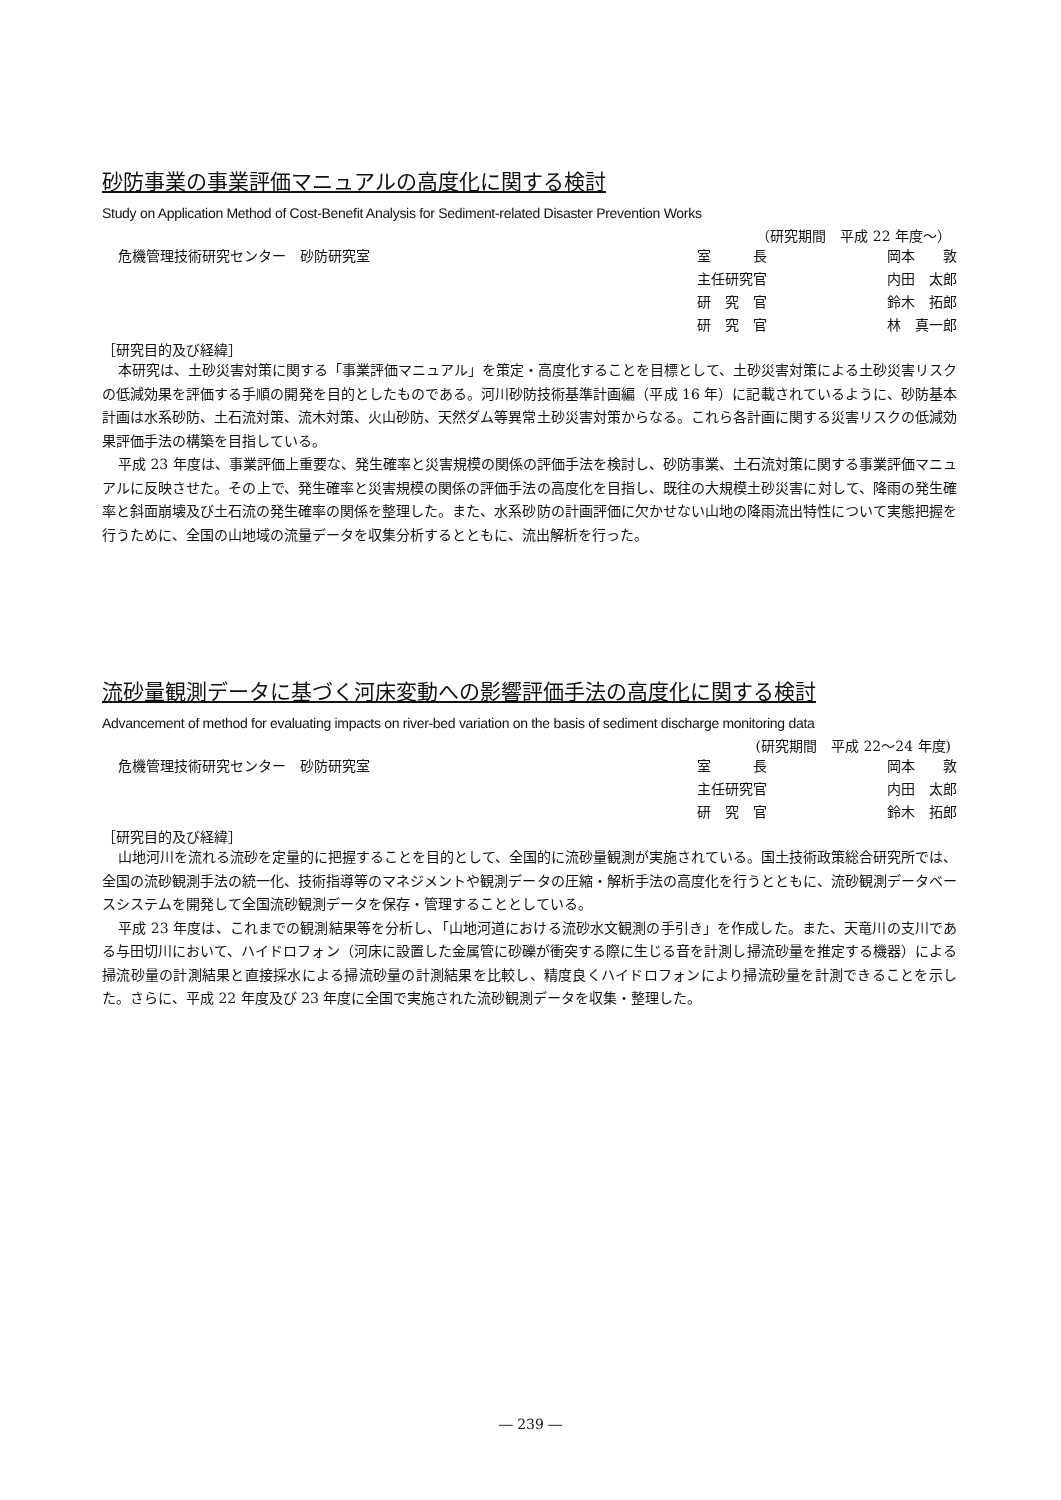砂防事業の事業評価マニュアルの高度化に関する検討
Study on Application Method of Cost-Benefit Analysis for Sediment-related Disaster Prevention Works
（研究期間　平成 22 年度～）
危機管理技術研究センター　砂防研究室
| 室 長 | 岡本 敦 |
| 主任研究官 | 内田 太郎 |
| 研 究 官 | 鈴木 拓郎 |
| 研 究 官 | 林 真一郎 |
［研究目的及び経緯］
本研究は、土砂災害対策に関する「事業評価マニュアル」を策定・高度化することを目標として、土砂災害対策による土砂災害リスクの低減効果を評価する手順の開発を目的としたものである。河川砂防技術基準計画編（平成 16 年）に記載されているように、砂防基本計画は水系砂防、土石流対策、流木対策、火山砂防、天然ダム等異常土砂災害対策からなる。これら各計画に関する災害リスクの低減効果評価手法の構築を目指している。
平成 23 年度は、事業評価上重要な、発生確率と災害規模の関係の評価手法を検討し、砂防事業、土石流対策に関する事業評価マニュアルに反映させた。その上で、発生確率と災害規模の関係の評価手法の高度化を目指し、既往の大規模土砂災害に対して、降雨の発生確率と斜面崩壊及び土石流の発生確率の関係を整理した。また、水系砂防の計画評価に欠かせない山地の降雨流出特性について実態把握を行うために、全国の山地域の流量データを収集分析するとともに、流出解析を行った。
流砂量観測データに基づく河床変動への影響評価手法の高度化に関する検討
Advancement of method for evaluating impacts on river-bed variation on the basis of sediment discharge monitoring data
(研究期間　平成 22～24 年度)
危機管理技術研究センター　砂防研究室
| 室 長 | 岡本 敦 |
| 主任研究官 | 内田 太郎 |
| 研 究 官 | 鈴木 拓郎 |
［研究目的及び経緯］
山地河川を流れる流砂を定量的に把握することを目的として、全国的に流砂量観測が実施されている。国土技術政策総合研究所では、全国の流砂観測手法の統一化、技術指導等のマネジメントや観測データの圧縮・解析手法の高度化を行うとともに、流砂観測データベースシステムを開発して全国流砂観測データを保存・管理することとしている。
平成 23 年度は、これまでの観測結果等を分析し、「山地河道における流砂水文観測の手引き」を作成した。また、天竜川の支川である与田切川において、ハイドロフォン（河床に設置した金属管に砂礫が衝突する際に生じる音を計測し掃流砂量を推定する機器）による掃流砂量の計測結果と直接採水による掃流砂量の計測結果を比較し、精度良くハイドロフォンにより掃流砂量を計測できることを示した。さらに、平成 22 年度及び 23 年度に全国で実施された流砂観測データを収集・整理した。
― 239 ―